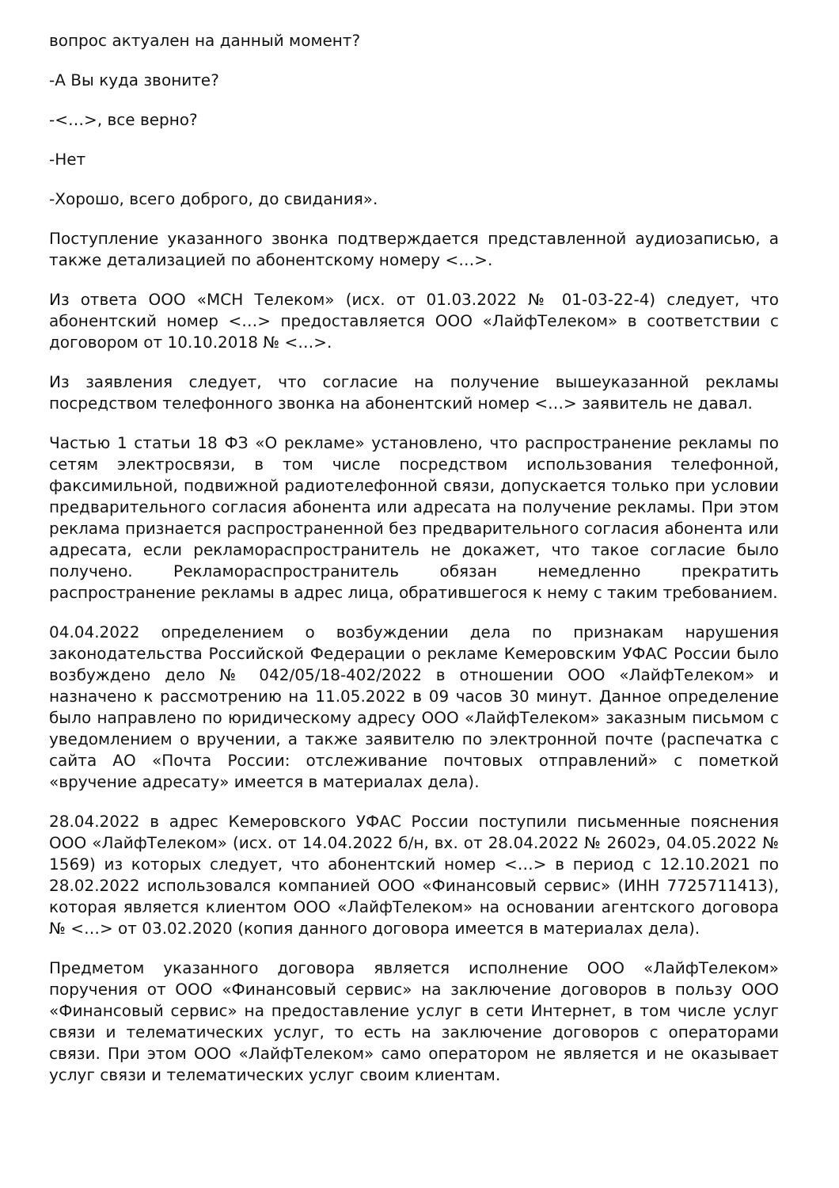вопрос актуален на данный момент?
-А Вы куда звоните?
-<…>, все верно?
-Нет
-Хорошо, всего доброго, до свидания».
Поступление указанного звонка подтверждается представленной аудиозаписью, а также детализацией по абонентскому номеру <…>.
Из ответа ООО «МСН Телеком» (исх. от 01.03.2022 № 01-03-22-4) следует, что абонентский номер <…> предоставляется ООО «ЛайфТелеком» в соответствии с договором от 10.10.2018 № <…>.
Из заявления следует, что согласие на получение вышеуказанной рекламы посредством телефонного звонка на абонентский номер <…> заявитель не давал.
Частью 1 статьи 18 ФЗ «О рекламе» установлено, что распространение рекламы по сетям электросвязи, в том числе посредством использования телефонной, факсимильной, подвижной радиотелефонной связи, допускается только при условии предварительного согласия абонента или адресата на получение рекламы. При этом реклама признается распространенной без предварительного согласия абонента или адресата, если рекламораспространитель не докажет, что такое согласие было получено. Рекламораспространитель обязан немедленно прекратить распространение рекламы в адрес лица, обратившегося к нему с таким требованием.
04.04.2022 определением о возбуждении дела по признакам нарушения законодательства Российской Федерации о рекламе Кемеровским УФАС России было возбуждено дело № 042/05/18-402/2022 в отношении ООО «ЛайфТелеком» и назначено к рассмотрению на 11.05.2022 в 09 часов 30 минут. Данное определение было направлено по юридическому адресу ООО «ЛайфТелеком» заказным письмом с уведомлением о вручении, а также заявителю по электронной почте (распечатка с сайта АО «Почта России: отслеживание почтовых отправлений» с пометкой «вручение адресату» имеется в материалах дела).
28.04.2022 в адрес Кемеровского УФАС России поступили письменные пояснения ООО «ЛайфТелеком» (исх. от 14.04.2022 б/н, вх. от 28.04.2022 № 2602э, 04.05.2022 № 1569) из которых следует, что абонентский номер <…> в период с 12.10.2021 по 28.02.2022 использовался компанией ООО «Финансовый сервис» (ИНН 7725711413), которая является клиентом ООО «ЛайфТелеком» на основании агентского договора № <…> от 03.02.2020 (копия данного договора имеется в материалах дела).
Предметом указанного договора является исполнение ООО «ЛайфТелеком» поручения от ООО «Финансовый сервис» на заключение договоров в пользу ООО «Финансовый сервис» на предоставление услуг в сети Интернет, в том числе услуг связи и телематических услуг, то есть на заключение договоров с операторами связи. При этом ООО «ЛайфТелеком» само оператором не является и не оказывает услуг связи и телематических услуг своим клиентам.